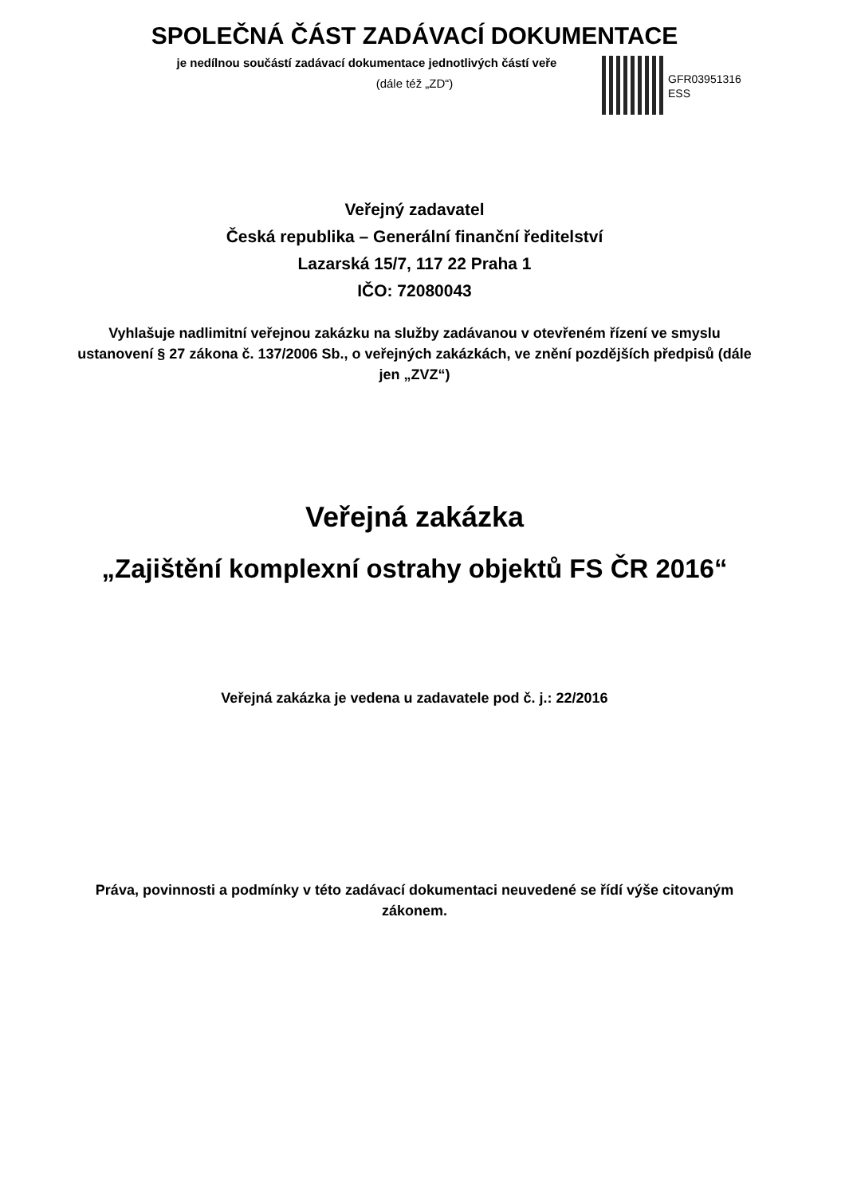SPOLEČNÁ ČÁST ZADÁVACÍ DOKUMENTACE
je nedílnou součástí zadávací dokumentace jednotlivých částí veře
(dále též „ZD“)
GFR03951316
ESS
Veřejný zadavatel
Česká republika – Generální finanční ředitelství
Lazarská 15/7, 117 22 Praha 1
IČO: 72080043
Vyhlašuje nadlimitní veřejnou zakázku na služby zadávanou v otevřeném řízení ve smyslu ustanovení § 27 zákona č. 137/2006 Sb., o veřejných zakázkách, ve znění pozdějších předpisů (dále jen „ZVZ“)
Veřejná zakázka
„Zajištění komplexní ostrahy objektů FS ČR 2016“
Veřejná zakázka je vedena u zadavatele pod č. j.: 22/2016
Práva, povinnosti a podmínky v této zadávací dokumentaci neuvedené se řídí výše citovaným zákonem.